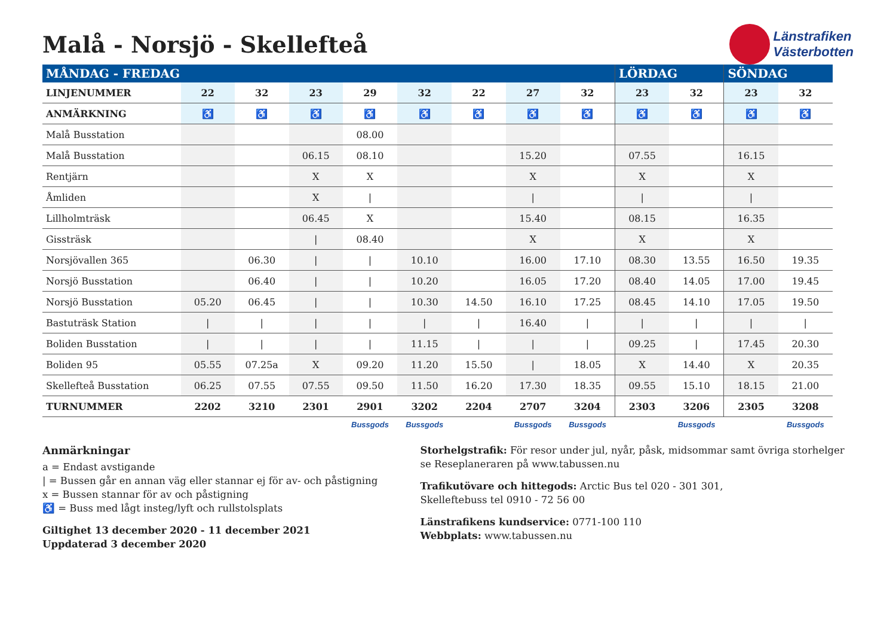Malå - Norsjö - Skellefteå
Länstrafiken
Västerbotten
| MÅNDAG - FREDAG | | | | | | | | | LÖRDAG | | SÖNDAG | |
| --- | --- | --- | --- | --- | --- | --- | --- | --- | --- | --- | --- | --- |
| LINJENUMMER | 22 | 32 | 23 | 29 | 32 | 22 | 27 | 32 | 23 | 32 | 23 | 32 |
| ANMÄRKNING | ♿ | ♿ | ♿ | ♿ | ♿ | ♿ | ♿ | ♿ | ♿ | ♿ | ♿ | ♿ |
| Malå Busstation | | | | 08.00 | | | | | | | | |
| Malå Busstation | | | 06.15 | 08.10 | | | 15.20 | | 07.55 | | 16.15 | |
| Rentjärn | | | X | X | | | X | | X | | X | |
| Åmliden | | | X | / | | | / | | / | | / | |
| Lillholmträsk | | | 06.45 | X | | | 15.40 | | 08.15 | | 16.35 | |
| Gissträsk | | | / | 08.40 | | | X | | X | | X | |
| Norsjövallen 365 | | 06.30 | / | / | 10.10 | | 16.00 | 17.10 | 08.30 | 13.55 | 16.50 | 19.35 |
| Norsjö Busstation | | 06.40 | / | / | 10.20 | | 16.05 | 17.20 | 08.40 | 14.05 | 17.00 | 19.45 |
| Norsjö Busstation | 05.20 | 06.45 | / | / | 10.30 | 14.50 | 16.10 | 17.25 | 08.45 | 14.10 | 17.05 | 19.50 |
| Bastuträsk Station | / | / | / | / | / | / | 16.40 | / | / | / | / | / |
| Boliden Busstation | / | / | / | / | 11.15 | / | / | / | 09.25 | / | 17.45 | 20.30 |
| Boliden 95 | 05.55 | 07.25a | X | 09.20 | 11.20 | 15.50 | / | 18.05 | X | 14.40 | X | 20.35 |
| Skellefteå Busstation | 06.25 | 07.55 | 07.55 | 09.50 | 11.50 | 16.20 | 17.30 | 18.35 | 09.55 | 15.10 | 18.15 | 21.00 |
| TURNUMMER | 2202 | 3210 | 2301 | 2901 | 3202 | 2204 | 2707 | 3204 | 2303 | 3206 | 2305 | 3208 |
| | | | | Bussgods | Bussgods | | Bussgods | Bussgods | | Bussgods | | Bussgods |
Anmärkningar
a = Endast avstigande
| = Bussen går en annan väg eller stannar ej för av- och påstigning
x = Bussen stannar för av och påstigning
♿ = Buss med lågt insteg/lyft och rullstolsplats
Giltighet 13 december 2020 - 11 december 2021
Uppdaterad 3 december 2020
Storhelgstrafik: För resor under jul, nyår, påsk, midsommar samt övriga storhelger se Reseplaneraren på www.tabussen.nu
Trafikutövare och hittegods: Arctic Bus tel 020 - 301 301,
Skelleftebuss tel 0910 - 72 56 00
Länstrafikens kundservice: 0771-100 110
Webbplats: www.tabussen.nu